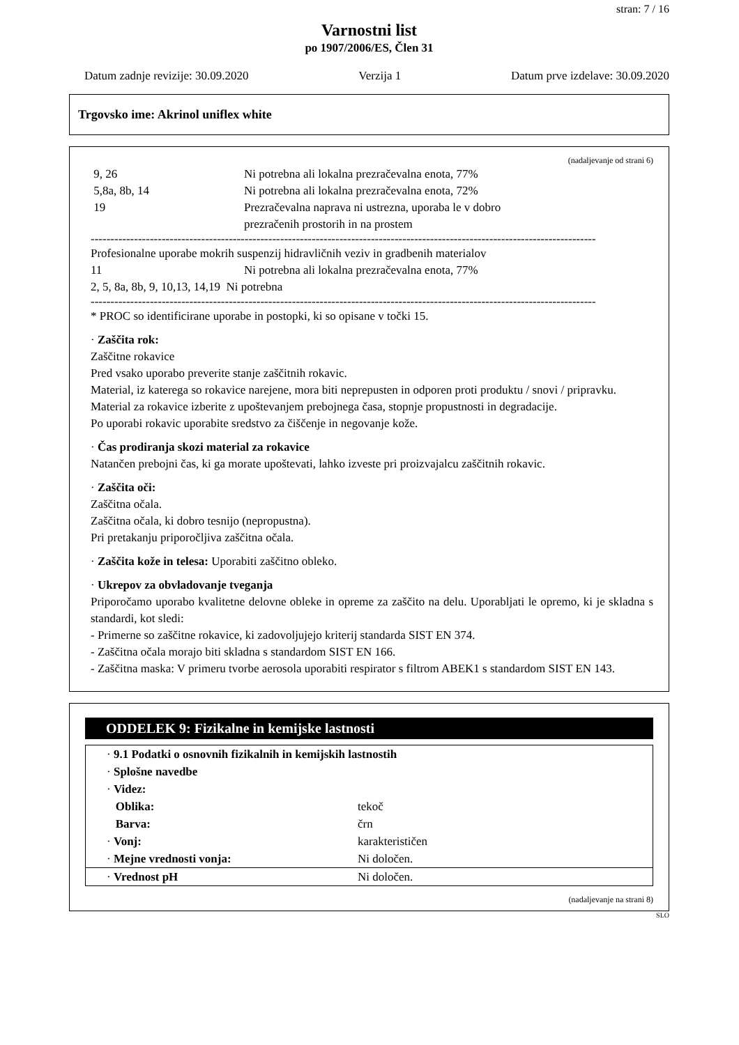stran: 7 / 16
Varnostni list
po 1907/2006/ES, Člen 31
Datum zadnje revizije: 30.09.2020 Verzija 1 Datum prve izdelave: 30.09.2020
Trgovsko ime: Akrinol uniflex white
(nadaljevanje od strani 6)
9, 26 Ni potrebna ali lokalna prezračevalna enota, 77%
5,8a, 8b, 14 Ni potrebna ali lokalna prezračevalna enota, 72%
19 Prezračevalna naprava ni ustrezna, uporaba le v dobro
prezračenih prostorih in na prostem
--------------------------------------------------------------------------------------------------------------------------------
Profesionalne uporabe mokrih suspenzij hidravličnih veziv in gradbenih materialov
11 Ni potrebna ali lokalna prezračevalna enota, 77%
2, 5, 8a, 8b, 9, 10,13, 14,19 Ni potrebna
--------------------------------------------------------------------------------------------------------------------------------
* PROC so identificirane uporabe in postopki, ki so opisane v točki 15.
· Zaščita rok:
Zaščitne rokavice
Pred vsako uporabo preverite stanje zaščitnih rokavic.
Material, iz katerega so rokavice narejene, mora biti neprepusten in odporen proti produktu / snovi / pripravku.
Material za rokavice izberite z upoštevanjem prebojnega časa, stopnje propustnosti in degradacije.
Po uporabi rokavic uporabite sredstvo za čiščenje in negovanje kože.
· Čas prodiranja skozi material za rokavice
Natančen prebojni čas, ki ga morate upoštevati, lahko izveste pri proizvajalcu zaščitnih rokavic.
· Zaščita oči:
Zaščitna očala.
Zaščitna očala, ki dobro tesnijo (nepropustna).
Pri pretakanju priporočljiva zaščitna očala.
· Zaščita kože in telesa: Uporabiti zaščitno obleko.
· Ukrepov za obvladovanje tveganja
Priporočamo uporabo kvalitetne delovne obleke in opreme za zaščito na delu. Uporabljati le opremo, ki je skladna s standardi, kot sledi:
- Primerne so zaščitne rokavice, ki zadovoljujejo kriterij standarda SIST EN 374.
- Zaščitna očala morajo biti skladna s standardom SIST EN 166.
- Zaščitna maska: V primeru tvorbe aerosola uporabiti respirator s filtrom ABEK1 s standardom SIST EN 143.
ODDELEK 9: Fizikalne in kemijske lastnosti
| · 9.1 Podatki o osnovnih fizikalnih in kemijskih lastnostih | |
| · Splošne navedbe | |
| · Videz: | |
| Oblika: | tekoč |
| Barva: | črn |
| · Vonj: | karakterističen |
| · Mejne vrednosti vonja: | Ni določen. |
| · Vrednost pH | Ni določen. |
(nadaljevanje na strani 8)
SLO